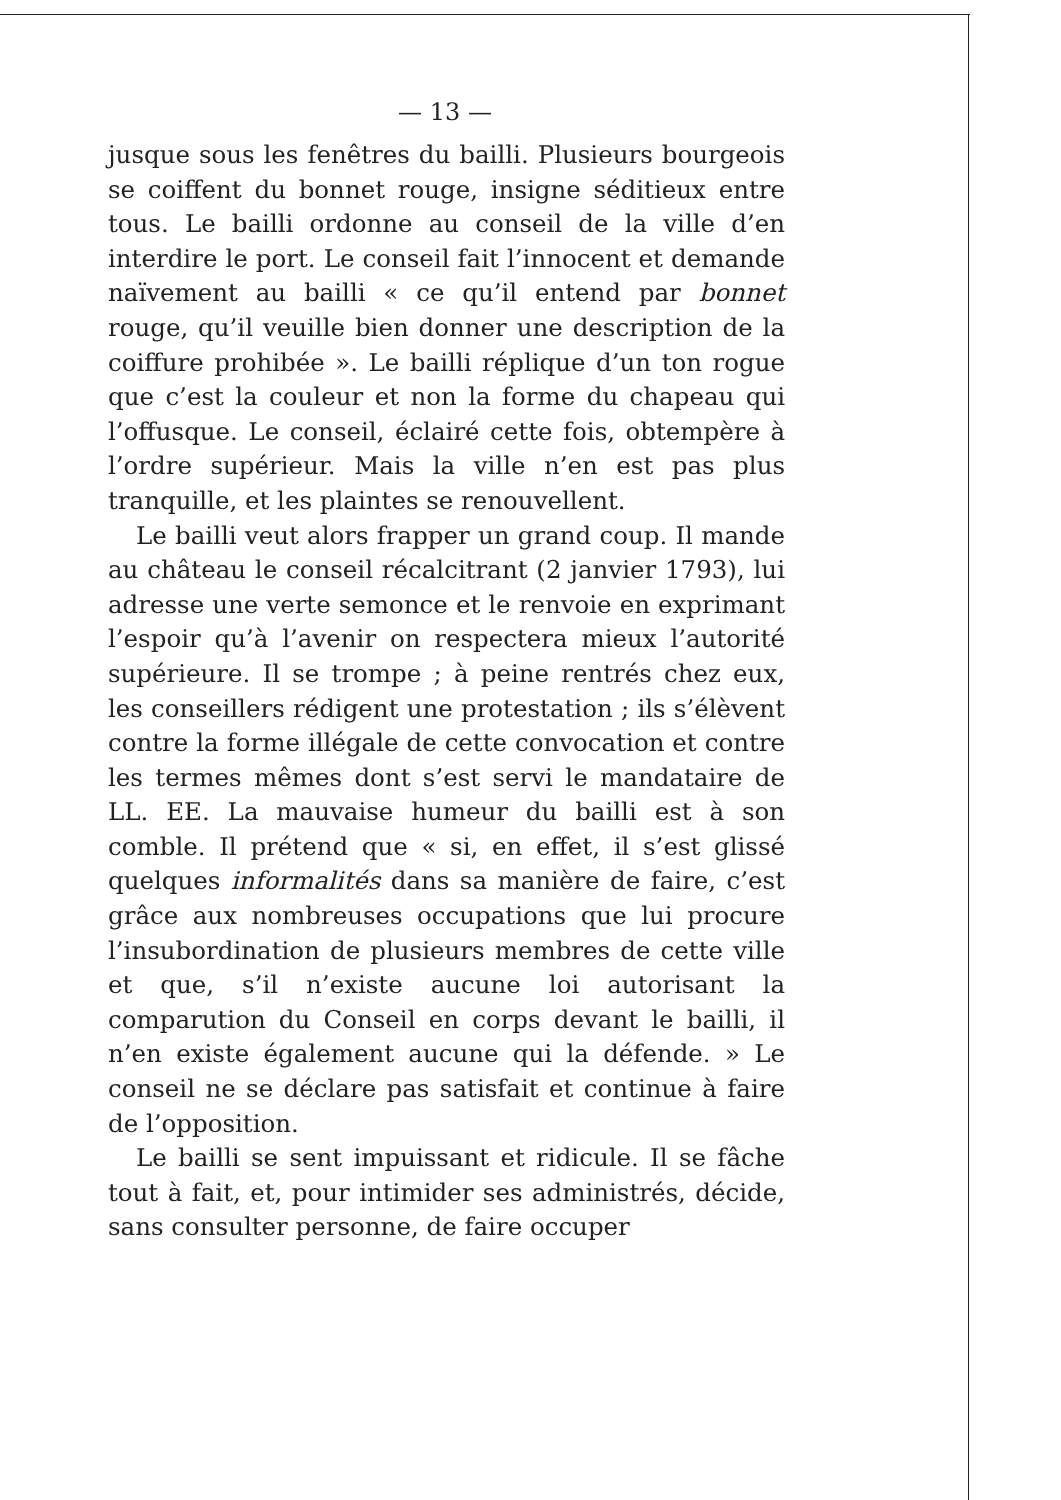— 13 —
jusque sous les fenêtres du bailli. Plusieurs bourgeois se coiffent du bonnet rouge, insigne séditieux entre tous. Le bailli ordonne au conseil de la ville d’en interdire le port. Le conseil fait l’innocent et demande naïvement au bailli « ce qu’il entend par bonnet rouge, qu’il veuille bien donner une description de la coiffure prohibée ». Le bailli réplique d’un ton rogue que c’est la couleur et non la forme du chapeau qui l’offusque. Le conseil, éclairé cette fois, obtempère à l’ordre supérieur. Mais la ville n’en est pas plus tranquille, et les plaintes se renouvellent.
Le bailli veut alors frapper un grand coup. Il mande au château le conseil récalcitrant (2 janvier 1793), lui adresse une verte semonce et le renvoie en exprimant l’espoir qu’à l’avenir on respectera mieux l’autorité supérieure. Il se trompe ; à peine rentrés chez eux, les conseillers rédigent une protestation ; ils s’élèvent contre la forme illégale de cette convocation et contre les termes mêmes dont s’est servi le mandataire de LL. EE. La mauvaise humeur du bailli est à son comble. Il prétend que « si, en effet, il s’est glissé quelques informalités dans sa manière de faire, c’est grâce aux nombreuses occupations que lui procure l’insubordination de plusieurs membres de cette ville et que, s’il n’existe aucune loi autorisant la comparution du Conseil en corps devant le bailli, il n’en existe également aucune qui la défende. » Le conseil ne se déclare pas satisfait et continue à faire de l’opposition.
Le bailli se sent impuissant et ridicule. Il se fâche tout à fait, et, pour intimider ses administrés, décide, sans consulter personne, de faire occuper